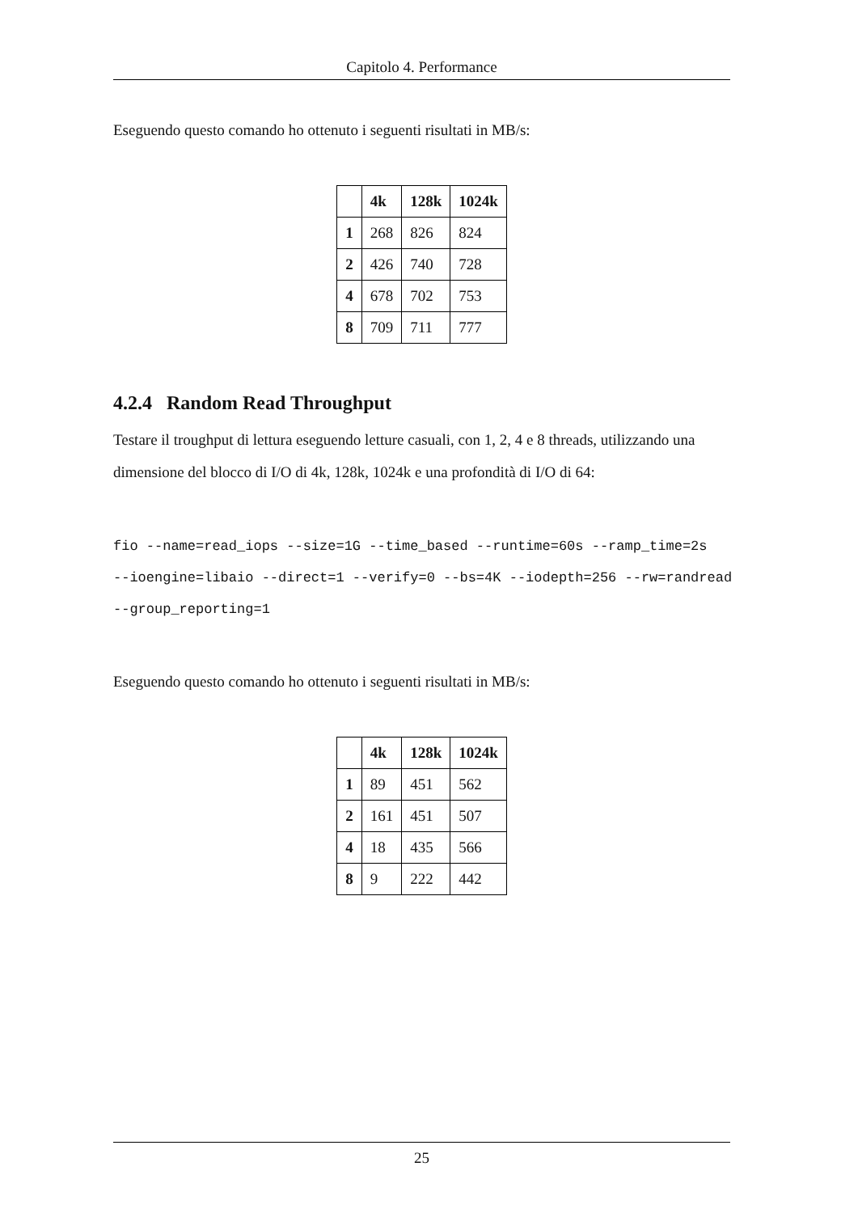Capitolo 4. Performance
Eseguendo questo comando ho ottenuto i seguenti risultati in MB/s:
| | 4k | 128k | 1024k |
| --- | --- | --- | --- |
| 1 | 268 | 826 | 824 |
| 2 | 426 | 740 | 728 |
| 4 | 678 | 702 | 753 |
| 8 | 709 | 711 | 777 |
4.2.4 Random Read Throughput
Testare il troughput di lettura eseguendo letture casuali, con 1, 2, 4 e 8 threads, utilizzando una dimensione del blocco di I/O di 4k, 128k, 1024k e una profondità di I/O di 64:
fio --name=read_iops --size=1G --time_based --runtime=60s --ramp_time=2s
--ioengine=libaio --direct=1 --verify=0 --bs=4K --iodepth=256 --rw=randread
--group_reporting=1
Eseguendo questo comando ho ottenuto i seguenti risultati in MB/s:
| | 4k | 128k | 1024k |
| --- | --- | --- | --- |
| 1 | 89 | 451 | 562 |
| 2 | 161 | 451 | 507 |
| 4 | 18 | 435 | 566 |
| 8 | 9 | 222 | 442 |
25